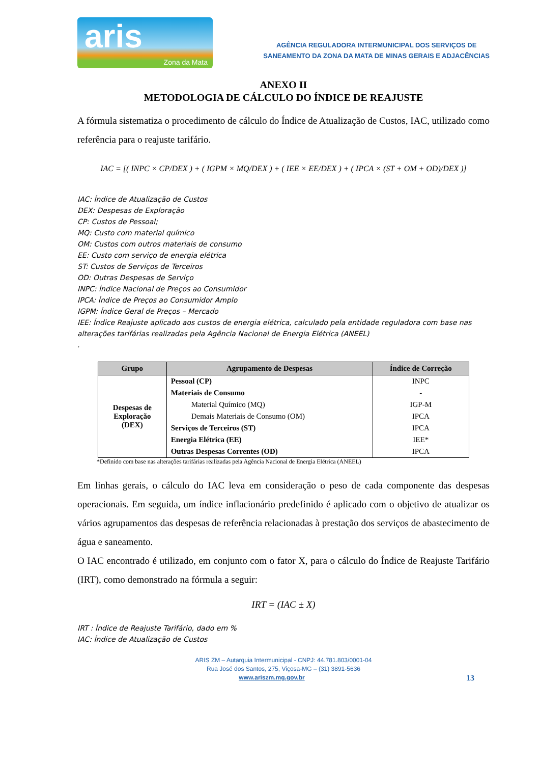aris
Zona da Mata
AGÊNCIA REGULADORA INTERMUNICIPAL DOS SERVIÇOS DE
SANEAMENTO DA ZONA DA MATA DE MINAS GERAIS E ADJACÊNCIAS
ANEXO II
METODOLOGIA DE CÁLCULO DO ÍNDICE DE REAJUSTE
A fórmula sistematiza o procedimento de cálculo do Índice de Atualização de Custos, IAC, utilizado como referência para o reajuste tarifário.
IAC = [( INPC × CP/DEX ) + ( IGPM × MQ/DEX ) + ( IEE × EE/DEX ) + ( IPCA × (ST + OM + OD)/DEX )]
IAC: Índice de Atualização de Custos
DEX: Despesas de Exploração
CP: Custos de Pessoal;
MQ: Custo com material químico
OM: Custos com outros materiais de consumo
EE: Custo com serviço de energia elétrica
ST: Custos de Serviços de Terceiros
OD: Outras Despesas de Serviço
INPC: Índice Nacional de Preços ao Consumidor
IPCA: Índice de Preços ao Consumidor Amplo
IGPM: Índice Geral de Preços – Mercado
IEE: Índice Reajuste aplicado aos custos de energia elétrica, calculado pela entidade reguladora com base nas alterações tarifárias realizadas pela Agência Nacional de Energia Elétrica (ANEEL)
.
| Grupo | Agrupamento de Despesas | Índice de Correção |
| --- | --- | --- |
| Despesas de Exploração (DEX) | Pessoal (CP) | INPC |
| | Materiais de Consumo | - |
| | Material Químico (MQ) | IGP-M |
| | Demais Materiais de Consumo (OM) | IPCA |
| | Serviços de Terceiros (ST) | IPCA |
| | Energia Elétrica (EE) | IEE* |
| | Outras Despesas Correntes (OD) | IPCA |
*Definido com base nas alterações tarifárias realizadas pela Agência Nacional de Energia Elétrica (ANEEL)
Em linhas gerais, o cálculo do IAC leva em consideração o peso de cada componente das despesas operacionais. Em seguida, um índice inflacionário predefinido é aplicado com o objetivo de atualizar os vários agrupamentos das despesas de referência relacionadas à prestação dos serviços de abastecimento de água e saneamento.
O IAC encontrado é utilizado, em conjunto com o fator X, para o cálculo do Índice de Reajuste Tarifário (IRT), como demonstrado na fórmula a seguir:
IRT = (IAC ± X)
IRT : Índice de Reajuste Tarifário, dado em %
IAC: Índice de Atualização de Custos
ARIS ZM – Autarquia Intermunicipal - CNPJ: 44.781.803/0001-04
Rua José dos Santos, 275, Viçosa-MG – (31) 3891-5636
www.ariszm.mg.gov.br 13